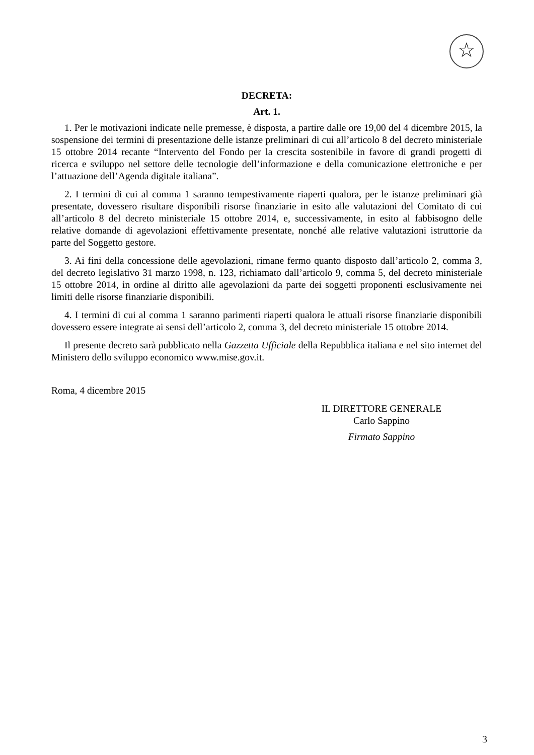☆
DECRETA:
Art. 1.
1. Per le motivazioni indicate nelle premesse, è disposta, a partire dalle ore 19,00 del 4 dicembre 2015, la sospensione dei termini di presentazione delle istanze preliminari di cui all’articolo 8 del decreto ministeriale 15 ottobre 2014 recante “Intervento del Fondo per la crescita sostenibile in favore di grandi progetti di ricerca e sviluppo nel settore delle tecnologie dell’informazione e della comunicazione elettroniche e per l’attuazione dell’Agenda digitale italiana”.
2. I termini di cui al comma 1 saranno tempestivamente riaperti qualora, per le istanze preliminari già presentate, dovessero risultare disponibili risorse finanziarie in esito alle valutazioni del Comitato di cui all’articolo 8 del decreto ministeriale 15 ottobre 2014, e, successivamente, in esito al fabbisogno delle relative domande di agevolazioni effettivamente presentate, nonché alle relative valutazioni istruttorie da parte del Soggetto gestore.
3. Ai fini della concessione delle agevolazioni, rimane fermo quanto disposto dall’articolo 2, comma 3, del decreto legislativo 31 marzo 1998, n. 123, richiamato dall’articolo 9, comma 5, del decreto ministeriale 15 ottobre 2014, in ordine al diritto alle agevolazioni da parte dei soggetti proponenti esclusivamente nei limiti delle risorse finanziarie disponibili.
4. I termini di cui al comma 1 saranno parimenti riaperti qualora le attuali risorse finanziarie disponibili dovessero essere integrate ai sensi dell’articolo 2, comma 3, del decreto ministeriale 15 ottobre 2014.
Il presente decreto sarà pubblicato nella Gazzetta Ufficiale della Repubblica italiana e nel sito internet del Ministero dello sviluppo economico www.mise.gov.it.
Roma, 4 dicembre 2015
IL DIRETTORE GENERALE
Carlo Sappino
Firmato Sappino
3